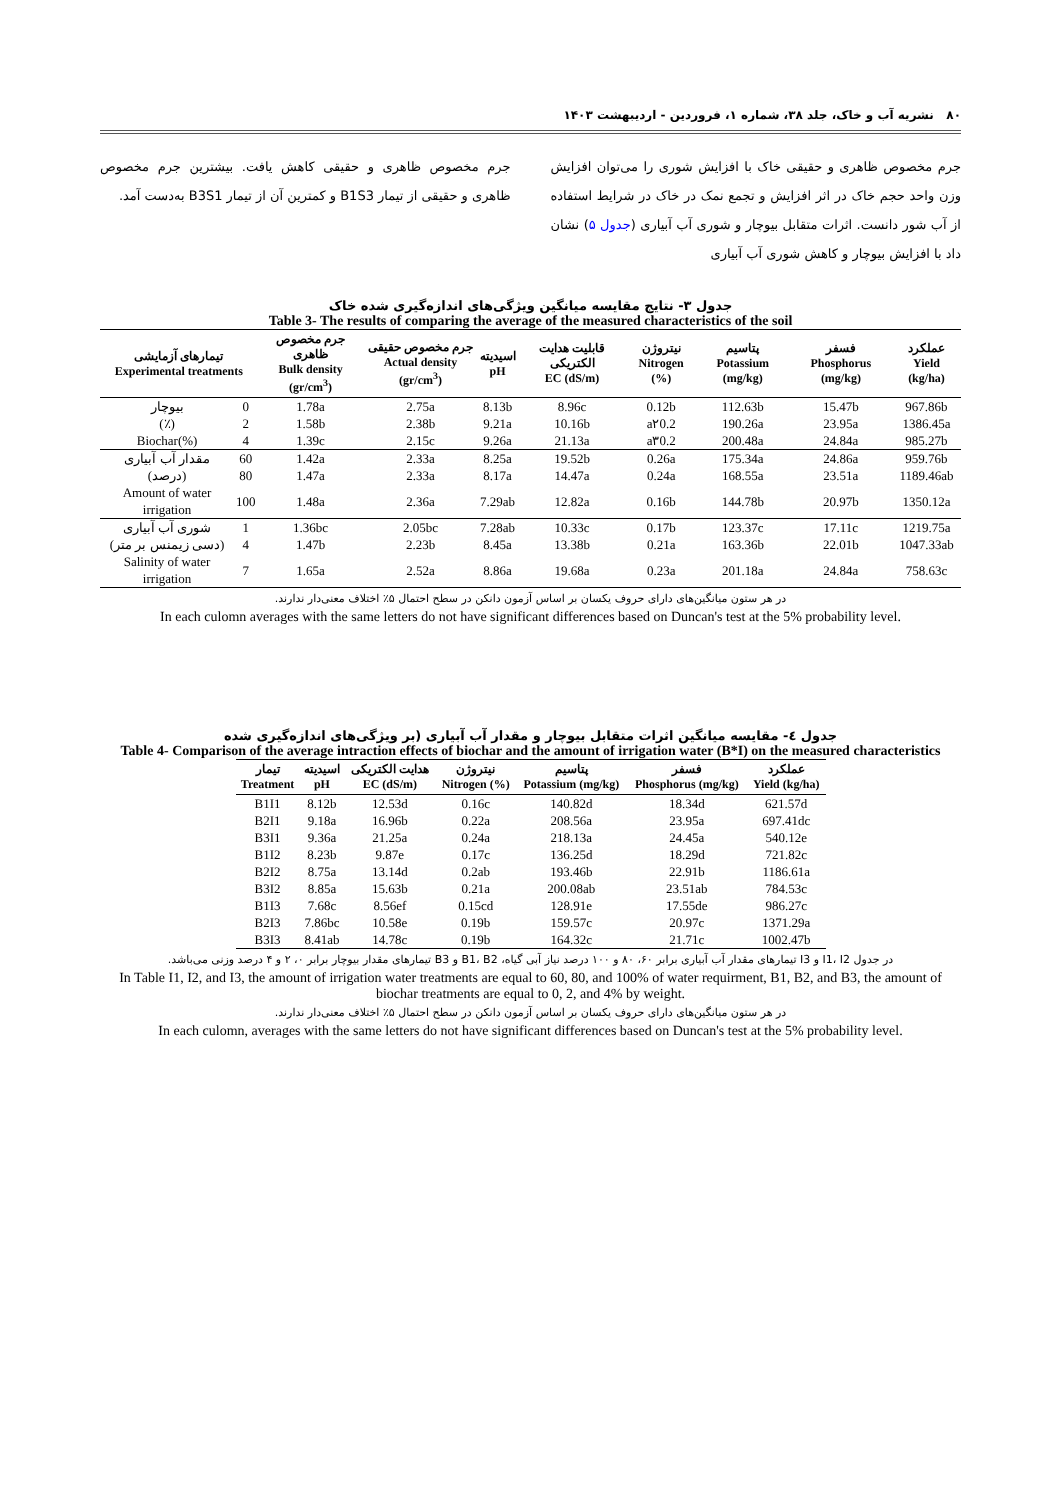۸۰ نشریه آب و خاک، جلد ۳۸، شماره ۱، فروردین - اردیبهشت ۱۴۰۳
جرم مخصوص ظاهری و حقیقی خاک با افزایش شوری را می‌توان افزایش وزن واحد حجم خاک در اثر افزایش و تجمع نمک در خاک در شرایط استفاده از آب شور دانست. اثرات متقابل بیوچار و شوری آب آبیاری (جدول ۵) نشان داد با افزایش بیوچار و کاهش شوری آب آبیاری
جرم مخصوص ظاهری و حقیقی کاهش یافت. بیشترین جرم مخصوص ظاهری و حقیقی از تیمار B1S3 و کمترین آن از تیمار B3S1 به‌دست آمد.
جدول ۳- نتایج مقایسه میانگین ویژگی‌های اندازه‌گیری شده خاک
Table 3- The results of comparing the average of the measured characteristics of the soil
| تیمارهای آزمایشی Experimental treatments | | جرم مخصوص ظاهری Bulk density (gr/cm<sup>3</sup>) | جرم مخصوص حقیقی Actual density (gr/cm<sup>3</sup>) | اسیدیته pH | قابلیت هدایت الکتریکی EC (dS/m) | نیتروژن Nitrogen (%) | پتاسیم Potassium (mg/kg) | فسفر Phosphorus (mg/kg) | عملکرد Yield (kg/ha) |
| --- | --- | --- | --- | --- | --- | --- | --- | --- | --- |
| بیوچار | 0 | 1.78a | 2.75a | 8.13b | 8.96c | 0.12b | 112.63b | 15.47b | 967.86b |
| (٪) | 2 | 1.58b | 2.38b | 9.21a | 10.16b | a۲0.2 | 190.26a | 23.95a | 1386.45a |
| Biochar(%) | 4 | 1.39c | 2.15c | 9.26a | 21.13a | a۳0.2 | 200.48a | 24.84a | 985.27b |
| مقدار آب آبیاری | 60 | 1.42a | 2.33a | 8.25a | 19.52b | 0.26a | 175.34a | 24.86a | 959.76b |
| (درصد) | 80 | 1.47a | 2.33a | 8.17a | 14.47a | 0.24a | 168.55a | 23.51a | 1189.46ab |
| Amount of water irrigation | 100 | 1.48a | 2.36a | 7.29ab | 12.82a | 0.16b | 144.78b | 20.97b | 1350.12a |
| شوری آب آبیاری | 1 | 1.36bc | 2.05bc | 7.28ab | 10.33c | 0.17b | 123.37c | 17.11c | 1219.75a |
| (دسی زیمنس بر متر) | 4 | 1.47b | 2.23b | 8.45a | 13.38b | 0.21a | 163.36b | 22.01b | 1047.33ab |
| Salinity of water irrigation | 7 | 1.65a | 2.52a | 8.86a | 19.68a | 0.23a | 201.18a | 24.84a | 758.63c |
در هر ستون میانگین‌های دارای حروف یکسان بر اساس آزمون دانکن در سطح احتمال ۵٪ اختلاف معنی‌دار ندارند.
In each culomn averages with the same letters do not have significant differences based on Duncan's test at the 5% probability level.
جدول ٤- مقایسه میانگین اثرات متقابل بیوچار و مقدار آب آبیاری (بر ویژگی‌های اندازه‌گیری شده
Table 4- Comparison of the average intraction effects of biochar and the amount of irrigation water (B*I) on the measured characteristics
| تیمار Treatment | اسیدیته pH | هدایت الکتریکی EC (dS/m) | نیتروژن Nitrogen (%) | پتاسیم Potassium (mg/kg) | فسفر Phosphorus (mg/kg) | عملکرد Yield (kg/ha) |
| --- | --- | --- | --- | --- | --- | --- |
| B1I1 | 8.12b | 12.53d | 0.16c | 140.82d | 18.34d | 621.57d |
| B2I1 | 9.18a | 16.96b | 0.22a | 208.56a | 23.95a | 697.41dc |
| B3I1 | 9.36a | 21.25a | 0.24a | 218.13a | 24.45a | 540.12e |
| B1I2 | 8.23b | 9.87e | 0.17c | 136.25d | 18.29d | 721.82c |
| B2I2 | 8.75a | 13.14d | 0.2ab | 193.46b | 22.91b | 1186.61a |
| B3I2 | 8.85a | 15.63b | 0.21a | 200.08ab | 23.51ab | 784.53c |
| B1I3 | 7.68c | 8.56ef | 0.15cd | 128.91e | 17.55de | 986.27c |
| B2I3 | 7.86bc | 10.58e | 0.19b | 159.57c | 20.97c | 1371.29a |
| B3I3 | 8.41ab | 14.78c | 0.19b | 164.32c | 21.71c | 1002.47b |
در جدول I1، I2 و I3 تیمارهای مقدار آب آبیاری برابر ۶۰، ۸۰ و ۱۰۰ درصد نیاز آبی گیاه، B1، B2 و B3 تیمارهای مقدار بیوچار برابر ۰، ۲ و ۴ درصد وزنی می‌باشد.
In Table I1, I2, and I3, the amount of irrigation water treatments are equal to 60, 80, and 100% of water requirment, B1, B2, and B3, the amount of biochar treatments are equal to 0, 2, and 4% by weight.
در هر ستون میانگین‌های دارای حروف یکسان بر اساس آزمون دانکن در سطح احتمال ۵٪ اختلاف معنی‌دار ندارند.
In each culomn, averages with the same letters do not have significant differences based on Duncan's test at the 5% probability level.